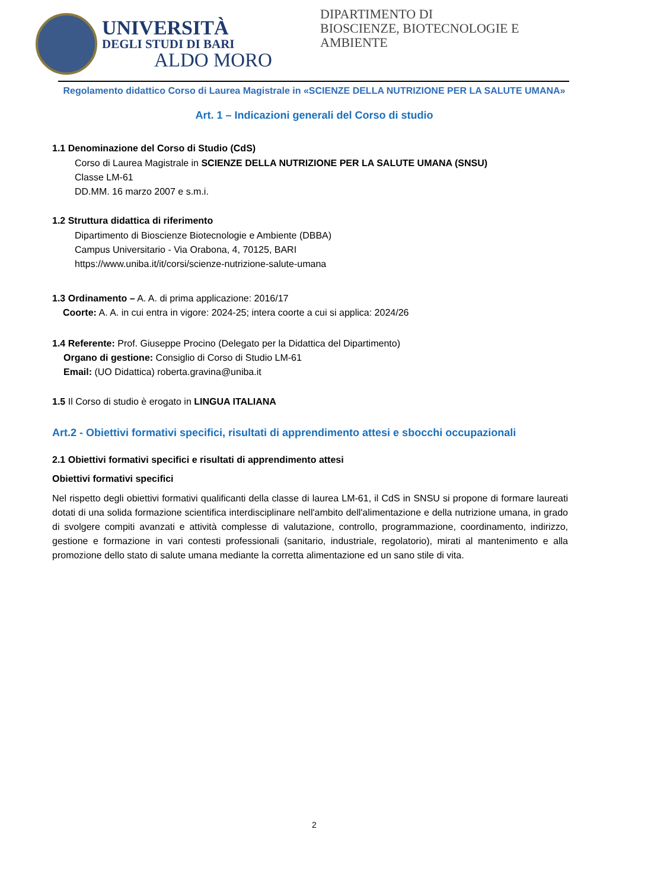UNIVERSITÀ
DEGLI STUDI DI BARI
ALDO MORO
DIPARTIMENTO DI
BIOSCIENZE, BIOTECNOLOGIE E
AMBIENTE
Regolamento didattico Corso di Laurea Magistrale in «SCIENZE DELLA NUTRIZIONE PER LA SALUTE UMANA»
Art. 1 – Indicazioni generali del Corso di studio
1.1 Denominazione del Corso di Studio (CdS)
Corso di Laurea Magistrale in SCIENZE DELLA NUTRIZIONE PER LA SALUTE UMANA (SNSU)
Classe LM-61
DD.MM. 16 marzo 2007 e s.m.i.
1.2 Struttura didattica di riferimento
Dipartimento di Bioscienze Biotecnologie e Ambiente (DBBA)
Campus Universitario - Via Orabona, 4, 70125, BARI
https://www.uniba.it/it/corsi/scienze-nutrizione-salute-umana
1.3 Ordinamento – A. A. di prima applicazione: 2016/17
Coorte: A. A. in cui entra in vigore: 2024-25; intera coorte a cui si applica: 2024/26
1.4 Referente: Prof. Giuseppe Procino (Delegato per la Didattica del Dipartimento)
Organo di gestione: Consiglio di Corso di Studio LM-61
Email: (UO Didattica) roberta.gravina@uniba.it
1.5 Il Corso di studio è erogato in LINGUA ITALIANA
Art.2 - Obiettivi formativi specifici, risultati di apprendimento attesi e sbocchi occupazionali
2.1 Obiettivi formativi specifici e risultati di apprendimento attesi
Obiettivi formativi specifici
Nel rispetto degli obiettivi formativi qualificanti della classe di laurea LM-61, il CdS in SNSU si propone di formare laureati dotati di una solida formazione scientifica interdisciplinare nell'ambito dell'alimentazione e della nutrizione umana, in grado di svolgere compiti avanzati e attività complesse di valutazione, controllo, programmazione, coordinamento, indirizzo, gestione e formazione in vari contesti professionali (sanitario, industriale, regolatorio), mirati al mantenimento e alla promozione dello stato di salute umana mediante la corretta alimentazione ed un sano stile di vita.
2